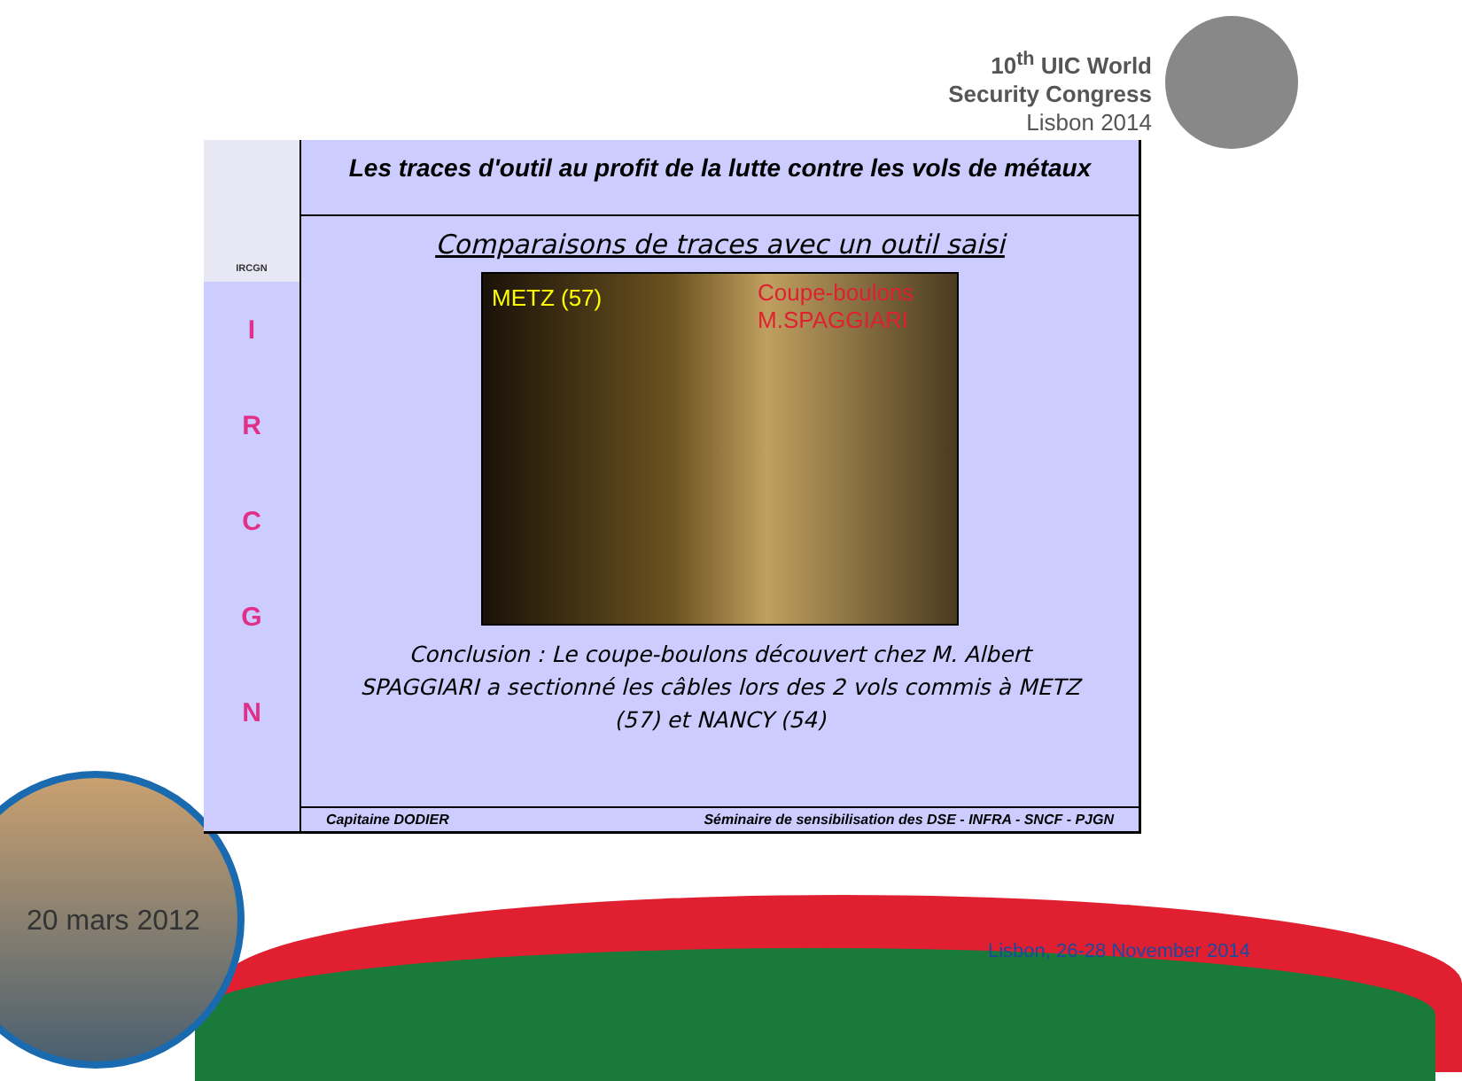10<sup>th</sup> UIC World
Security Congress
Lisbon 2014
IRCGN
I
R
C
G
N
Les traces d'outil au profit de la lutte contre les vols de métaux
Comparaisons de traces avec un outil saisi
METZ (57) Coupe-boulons
M.SPAGGIARI
Conclusion : Le coupe-boulons découvert chez M. Albert SPAGGIARI a sectionné les câbles lors des 2 vols commis à METZ (57) et NANCY (54)
Capitaine DODIER Séminaire de sensibilisation des DSE - INFRA - SNCF - PJGN
20 mars 2012
Lisbon, 26-28 November 2014